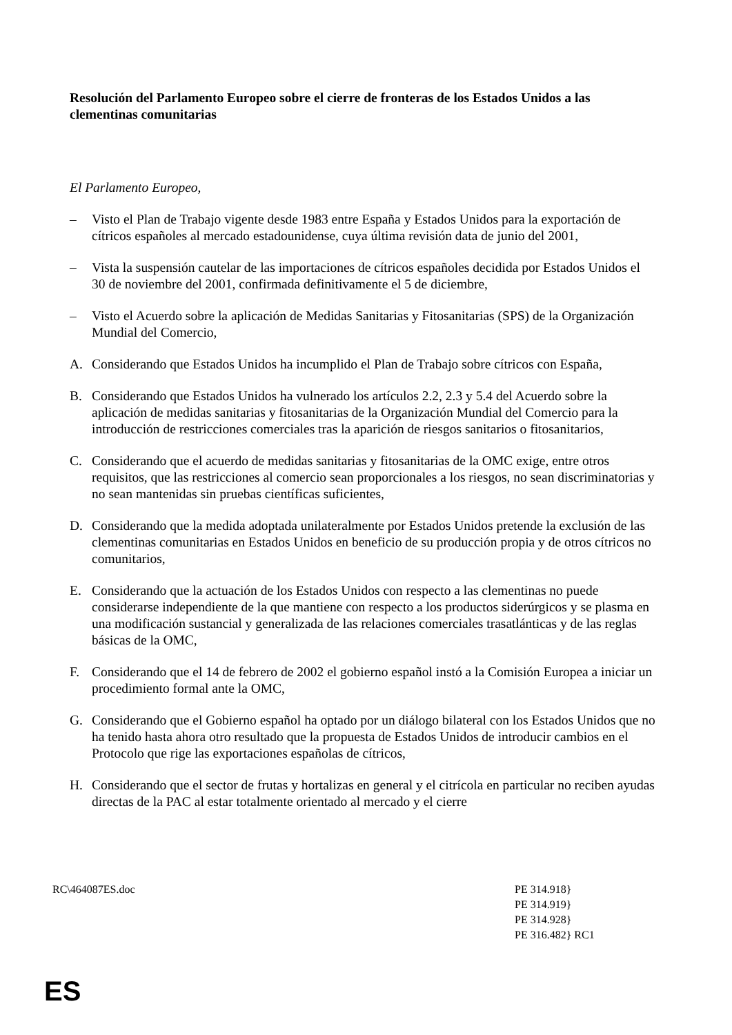Resolución del Parlamento Europeo sobre el cierre de fronteras de los Estados Unidos a las clementinas comunitarias
El Parlamento Europeo,
– Visto el Plan de Trabajo vigente desde 1983 entre España y Estados Unidos para la exportación de cítricos españoles al mercado estadounidense, cuya última revisión data de junio del 2001,
– Vista la suspensión cautelar de las importaciones de cítricos españoles decidida por Estados Unidos el 30 de noviembre del 2001, confirmada definitivamente el 5 de diciembre,
– Visto el Acuerdo sobre la aplicación de Medidas Sanitarias y Fitosanitarias (SPS) de la Organización Mundial del Comercio,
A. Considerando que Estados Unidos ha incumplido el Plan de Trabajo sobre cítricos con España,
B. Considerando que Estados Unidos ha vulnerado los artículos 2.2, 2.3 y 5.4 del Acuerdo sobre la aplicación de medidas sanitarias y fitosanitarias de la Organización Mundial del Comercio para la introducción de restricciones comerciales tras la aparición de riesgos sanitarios o fitosanitarios,
C. Considerando que el acuerdo de medidas sanitarias y fitosanitarias de la OMC exige, entre otros requisitos, que las restricciones al comercio sean proporcionales a los riesgos, no sean discriminatorias y no sean mantenidas sin pruebas científicas suficientes,
D. Considerando que la medida adoptada unilateralmente por Estados Unidos pretende la exclusión de las clementinas comunitarias en Estados Unidos en beneficio de su producción propia y de otros cítricos no comunitarios,
E. Considerando que la actuación de los Estados Unidos con respecto a las clementinas no puede considerarse independiente de la que mantiene con respecto a los productos siderúrgicos y se plasma en una modificación sustancial y generalizada de las relaciones comerciales trasatlánticas y de las reglas básicas de la OMC,
F. Considerando que el 14 de febrero de 2002 el gobierno español instó a la Comisión Europea a iniciar un procedimiento formal ante la OMC,
G. Considerando que el Gobierno español ha optado por un diálogo bilateral con los Estados Unidos que no ha tenido hasta ahora otro resultado que la propuesta de Estados Unidos de introducir cambios en el Protocolo que rige las exportaciones españolas de cítricos,
H. Considerando que el sector de frutas y hortalizas en general y el citrícola en particular no reciben ayudas directas de la PAC al estar totalmente orientado al mercado y el cierre
RC\464087ES.doc PE 314.918}
PE 314.919}
PE 314.928}
PE 316.482} RC1
ES